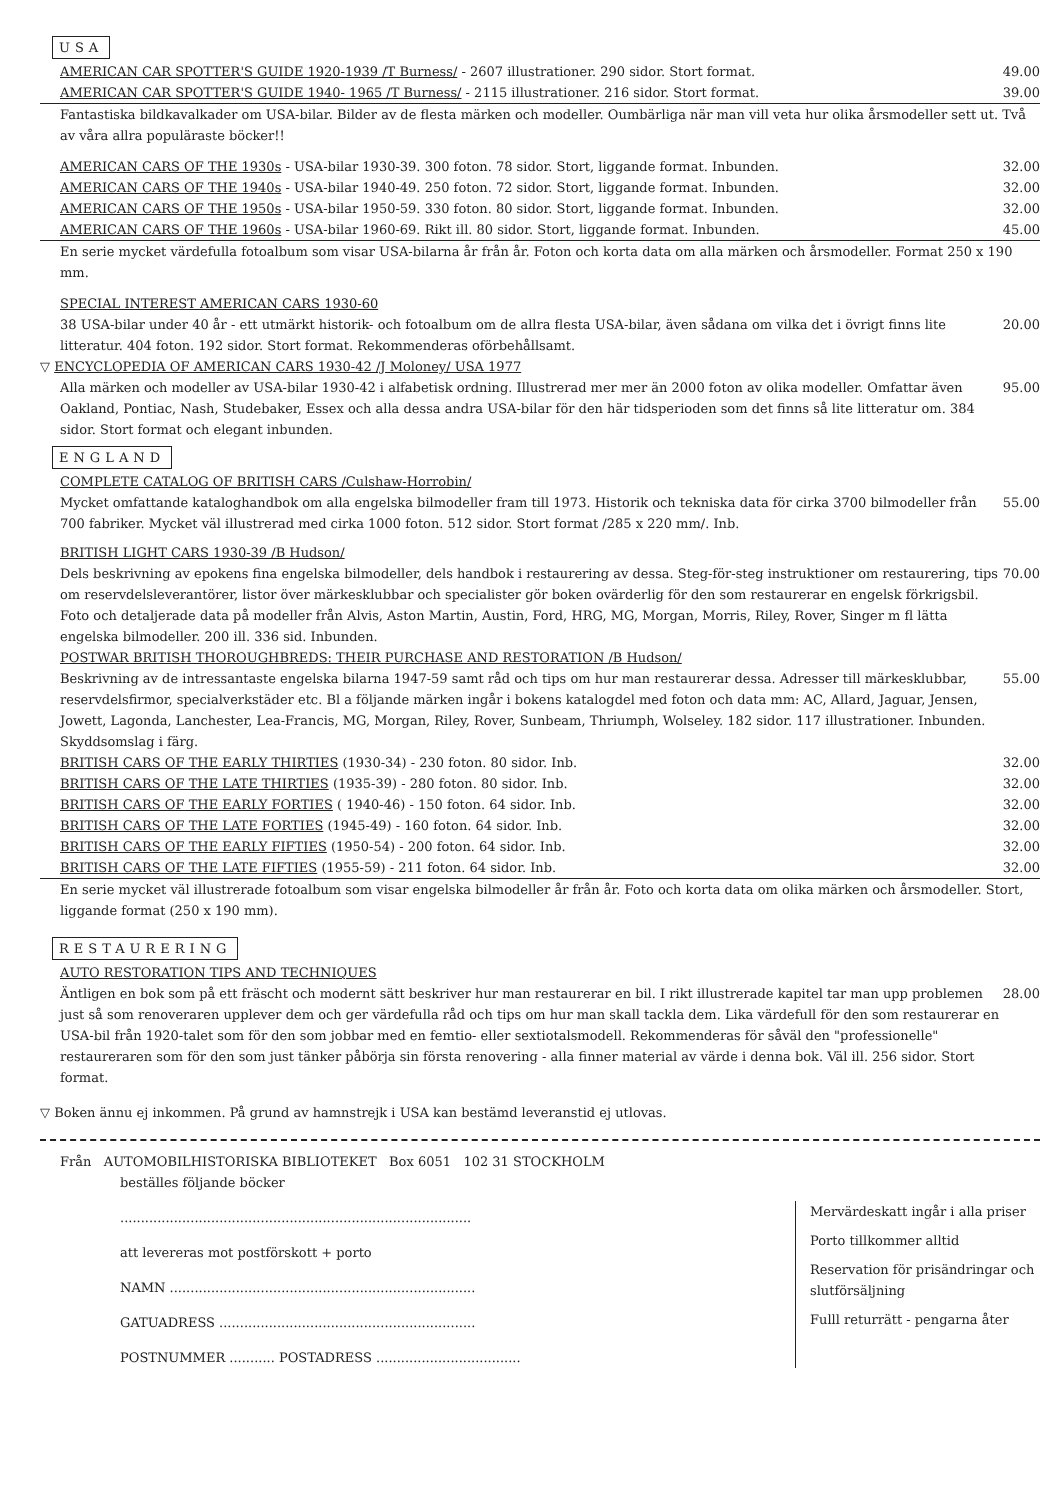USA
AMERICAN CAR SPOTTER'S GUIDE 1920-1939 /T Burness/ - 2607 illustrationer. 290 sidor. Stort format. 49.00
AMERICAN CAR SPOTTER'S GUIDE 1940- 1965 /T Burness/ - 2115 illustrationer. 216 sidor. Stort format. 39.00
Fantastiska bildkavalkader om USA-bilar. Bilder av de flesta märken och modeller. Oumbärliga när man vill veta hur olika årsmodeller sett ut. Två av våra allra populäraste böcker!!
AMERICAN CARS OF THE 1930s - USA-bilar 1930-39. 300 foton. 78 sidor. Stort, liggande format. Inbunden. 32.00
AMERICAN CARS OF THE 1940s - USA-bilar 1940-49. 250 foton. 72 sidor. Stort, liggande format. Inbunden. 32.00
AMERICAN CARS OF THE 1950s - USA-bilar 1950-59. 330 foton. 80 sidor. Stort, liggande format. Inbunden. 32.00
AMERICAN CARS OF THE 1960s - USA-bilar 1960-69. Rikt ill. 80 sidor. Stort, liggande format. Inbunden. 45.00
En serie mycket värdefulla fotoalbum som visar USA-bilarna år från år. Foton och korta data om alla märken och årsmodeller. Format 250 x 190 mm.
SPECIAL INTEREST AMERICAN CARS 1930-60
38 USA-bilar under 40 år - ett utmärkt historik- och fotoalbum om de allra flesta USA-bilar, även sådana om vilka det i övrigt finns lite litteratur. 404 foton. 192 sidor. Stort format. Rekommenderas oförbehållsamt. 20.00
▽ ENCYCLOPEDIA OF AMERICAN CARS 1930-42 /J Moloney/ USA 1977
Alla märken och modeller av USA-bilar 1930-42 i alfabetisk ordning. Illustrerad mer mer än 2000 foton av olika modeller. Omfattar även Oakland, Pontiac, Nash, Studebaker, Essex och alla dessa andra USA-bilar för den här tidsperioden som det finns så lite litteratur om. 384 sidor. Stort format och elegant inbunden. 95.00
ENGLAND
COMPLETE CATALOG OF BRITISH CARS /Culshaw-Horrobin/
Mycket omfattande kataloghandbok om alla engelska bilmodeller fram till 1973. Historik och tekniska data för cirka 3700 bilmodeller från 700 fabriker. Mycket väl illustrerad med cirka 1000 foton. 512 sidor. Stort format /285 x 220 mm/. Inb. 55.00
BRITISH LIGHT CARS 1930-39 /B Hudson/
Dels beskrivning av epokens fina engelska bilmodeller, dels handbok i restaurering av dessa. Steg-för-steg instruktioner om restaurering, tips om reservdelsleverantörer, listor över märkesklubbar och specialister gör boken ovärderlig för den som restaurerar en engelsk förkrigsbil. Foto och detaljerade data på modeller från Alvis, Aston Martin, Austin, Ford, HRG, MG, Morgan, Morris, Riley, Rover, Singer m fl lätta engelska bilmodeller. 200 ill. 336 sid. Inbunden. 70.00
POSTWAR BRITISH THOROUGHBREDS: THEIR PURCHASE AND RESTORATION /B Hudson/
Beskrivning av de intressantaste engelska bilarna 1947-59 samt råd och tips om hur man restaurerar dessa. Adresser till märkesklubbar, reservdelsfirmor, specialverkstäder etc. Bl a följande märken ingår i bokens katalogdel med foton och data mm: AC, Allard, Jaguar, Jensen, Jowett, Lagonda, Lanchester, Lea-Francis, MG, Morgan, Riley, Rover, Sunbeam, Thriumph, Wolseley. 182 sidor. 117 illustrationer. Inbunden. Skyddsomslag i färg. 55.00
BRITISH CARS OF THE EARLY THIRTIES (1930-34) - 230 foton. 80 sidor. Inb. 32.00
BRITISH CARS OF THE LATE THIRTIES (1935-39) - 280 foton. 80 sidor. Inb. 32.00
BRITISH CARS OF THE EARLY FORTIES ( 1940-46) - 150 foton. 64 sidor. Inb. 32.00
BRITISH CARS OF THE LATE FORTIES (1945-49) - 160 foton. 64 sidor. Inb. 32.00
BRITISH CARS OF THE EARLY FIFTIES (1950-54) - 200 foton. 64 sidor. Inb. 32.00
BRITISH CARS OF THE LATE FIFTIES (1955-59) - 211 foton. 64 sidor. Inb. 32.00
En serie mycket väl illustrerade fotoalbum som visar engelska bilmodeller år från år. Foto och korta data om olika märken och årsmodeller. Stort, liggande format (250 x 190 mm).
RESTAURERING
AUTO RESTORATION TIPS AND TECHNIQUES
Äntligen en bok som på ett fräscht och modernt sätt beskriver hur man restaurerar en bil. I rikt illustrerade kapitel tar man upp problemen just så som renoveraren upplever dem och ger värdefulla råd och tips om hur man skall tackla dem. Lika värdefull för den som restaurerar en USA-bil från 1920-talet som för den som jobbar med en femtio- eller sextiotalsmodell. Rekommenderas för såväl den "professionelle" restaureraren som för den som just tänker påbörja sin första renovering - alla finner material av värde i denna bok. Väl ill. 256 sidor. Stort format. 28.00
▽ Boken ännu ej inkommen. På grund av hamnstrejk i USA kan bestämd leveranstid ej utlovas.
Från AUTOMOBILHISTORISKA BIBLIOTEKET Box 6051 102 31 STOCKHOLM
beställes följande böcker
.....................................................................................
att levereras mot postförskott + porto
NAMN ..........................................................................
GATUADRESS ..............................................................
POSTNUMMER ........... POSTADRESS ...................................
Mervärdeskatt ingår i alla priser
Porto tillkommer alltid
Reservation för prisändringar och slutförsäljning
Fulll returrätt - pengarna åter